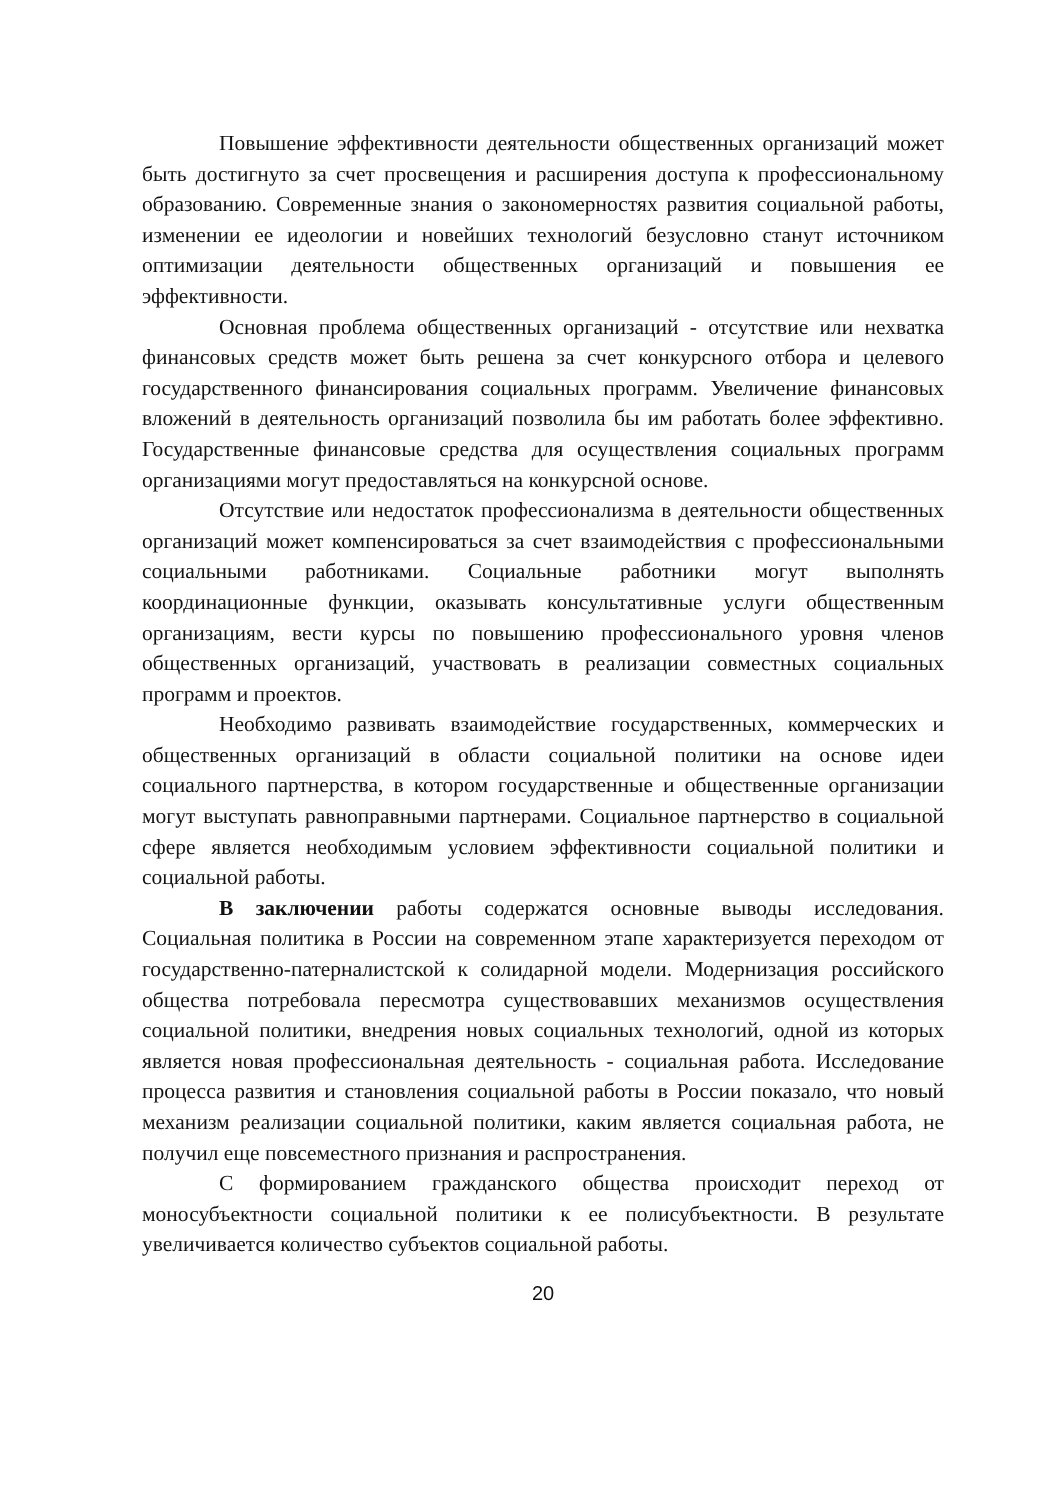Повышение эффективности деятельности общественных организаций может быть достигнуто за счет просвещения и расширения доступа к профессиональному образованию. Современные знания о закономерностях развития социальной работы, изменении ее идеологии и новейших технологий безусловно станут источником оптимизации деятельности общественных организаций и повышения ее эффективности.
Основная проблема общественных организаций - отсутствие или нехватка финансовых средств может быть решена за счет конкурсного отбора и целевого государственного финансирования социальных программ. Увеличение финансовых вложений в деятельность организаций позволила бы им работать более эффективно. Государственные финансовые средства для осуществления социальных программ организациями могут предоставляться на конкурсной основе.
Отсутствие или недостаток профессионализма в деятельности общественных организаций может компенсироваться за счет взаимодействия с профессиональными социальными работниками. Социальные работники могут выполнять координационные функции, оказывать консультативные услуги общественным организациям, вести курсы по повышению профессионального уровня членов общественных организаций, участвовать в реализации совместных социальных программ и проектов.
Необходимо развивать взаимодействие государственных, коммерческих и общественных организаций в области социальной политики на основе идеи социального партнерства, в котором государственные и общественные организации могут выступать равноправными партнерами. Социальное партнерство в социальной сфере является необходимым условием эффективности социальной политики и социальной работы.
В заключении работы содержатся основные выводы исследования. Социальная политика в России на современном этапе характеризуется переходом от государственно-патерналистской к солидарной модели. Модернизация российского общества потребовала пересмотра существовавших механизмов осуществления социальной политики, внедрения новых социальных технологий, одной из которых является новая профессиональная деятельность - социальная работа. Исследование процесса развития и становления социальной работы в России показало, что новый механизм реализации социальной политики, каким является социальная работа, не получил еще повсеместного признания и распространения.
С формированием гражданского общества происходит переход от моносубъектности социальной политики к ее полисубъектности. В результате увеличивается количество субъектов социальной работы.
20